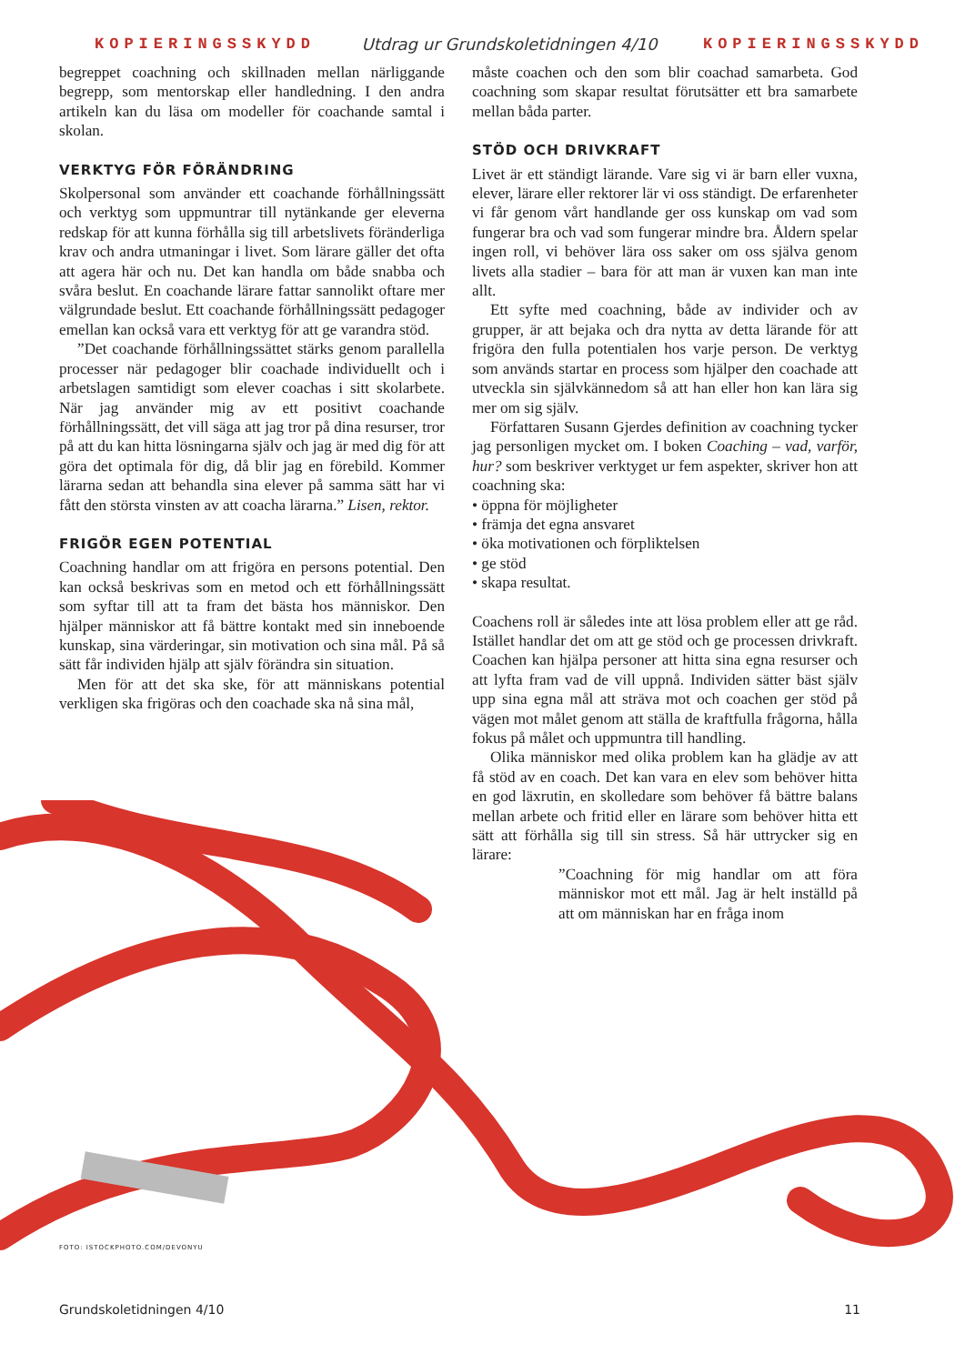KOPIERINGSSKYDD Utdrag ur Grundskoletidningen 4/10 KOPIERINGSSKYDD
begreppet coachning och skillnaden mellan närliggande begrepp, som mentorskap eller handledning. I den andra artikeln kan du läsa om modeller för coachande samtal i skolan.
VERKTYG FÖR FÖRÄNDRING
Skolpersonal som använder ett coachande förhållningssätt och verktyg som uppmuntrar till nytänkande ger eleverna redskap för att kunna förhålla sig till arbetslivets föränderliga krav och andra utmaningar i livet. Som lärare gäller det ofta att agera här och nu. Det kan handla om både snabba och svåra beslut. En coachande lärare fattar sannolikt oftare mer välgrundade beslut. Ett coachande förhållningssätt pedagoger emellan kan också vara ett verktyg för att ge varandra stöd.
”Det coachande förhållningssättet stärks genom parallella processer när pedagoger blir coachade individuellt och i arbetslagen samtidigt som elever coachas i sitt skolarbete. När jag använder mig av ett positivt coachande förhållningssätt, det vill säga att jag tror på dina resurser, tror på att du kan hitta lösningarna själv och jag är med dig för att göra det optimala för dig, då blir jag en förebild. Kommer lärarna sedan att behandla sina elever på samma sätt har vi fått den största vinsten av att coacha lärarna.” Lisen, rektor.
FRIGÖR EGEN POTENTIAL
Coachning handlar om att frigöra en persons potential. Den kan också beskrivas som en metod och ett förhållningssätt som syftar till att ta fram det bästa hos människor. Den hjälper människor att få bättre kontakt med sin inneboende kunskap, sina värderingar, sin motivation och sina mål. På så sätt får individen hjälp att själv förändra sin situation.
Men för att det ska ske, för att människans potential verkligen ska frigöras och den coachade ska nå sina mål,
måste coachen och den som blir coachad samarbeta. God coachning som skapar resultat förutsätter ett bra samarbete mellan båda parter.
STÖD OCH DRIVKRAFT
Livet är ett ständigt lärande. Vare sig vi är barn eller vuxna, elever, lärare eller rektorer lär vi oss ständigt. De erfarenheter vi får genom vårt handlande ger oss kunskap om vad som fungerar bra och vad som fungerar mindre bra. Åldern spelar ingen roll, vi behöver lära oss saker om oss själva genom livets alla stadier – bara för att man är vuxen kan man inte allt.
Ett syfte med coachning, både av individer och av grupper, är att bejaka och dra nytta av detta lärande för att frigöra den fulla potentialen hos varje person. De verktyg som används startar en process som hjälper den coachade att utveckla sin självkännedom så att han eller hon kan lära sig mer om sig själv.
Författaren Susann Gjerdes definition av coachning tycker jag personligen mycket om. I boken Coaching – vad, varför, hur? som beskriver verktyget ur fem aspekter, skriver hon att coachning ska:
• öppna för möjligheter
• främja det egna ansvaret
• öka motivationen och förpliktelsen
• ge stöd
• skapa resultat.
Coachens roll är således inte att lösa problem eller att ge råd. Istället handlar det om att ge stöd och ge processen drivkraft. Coachen kan hjälpa personer att hitta sina egna resurser och att lyfta fram vad de vill uppnå. Individen sätter bäst själv upp sina egna mål att sträva mot och coachen ger stöd på vägen mot målet genom att ställa de kraftfulla frågorna, hålla fokus på målet och uppmuntra till handling.
Olika människor med olika problem kan ha glädje av att få stöd av en coach. Det kan vara en elev som behöver hitta en god läxrutin, en skolledare som behöver få bättre balans mellan arbete och fritid eller en lärare som behöver hitta ett sätt att förhålla sig till sin stress. Så här uttrycker sig en lärare:
”Coachning för mig handlar om att föra människor mot ett mål. Jag är helt inställd på att om människan har en fråga inom
FOTO: ISTOCKPHOTO.COM/DEVONYU
Grundskoletidningen 4/10 11